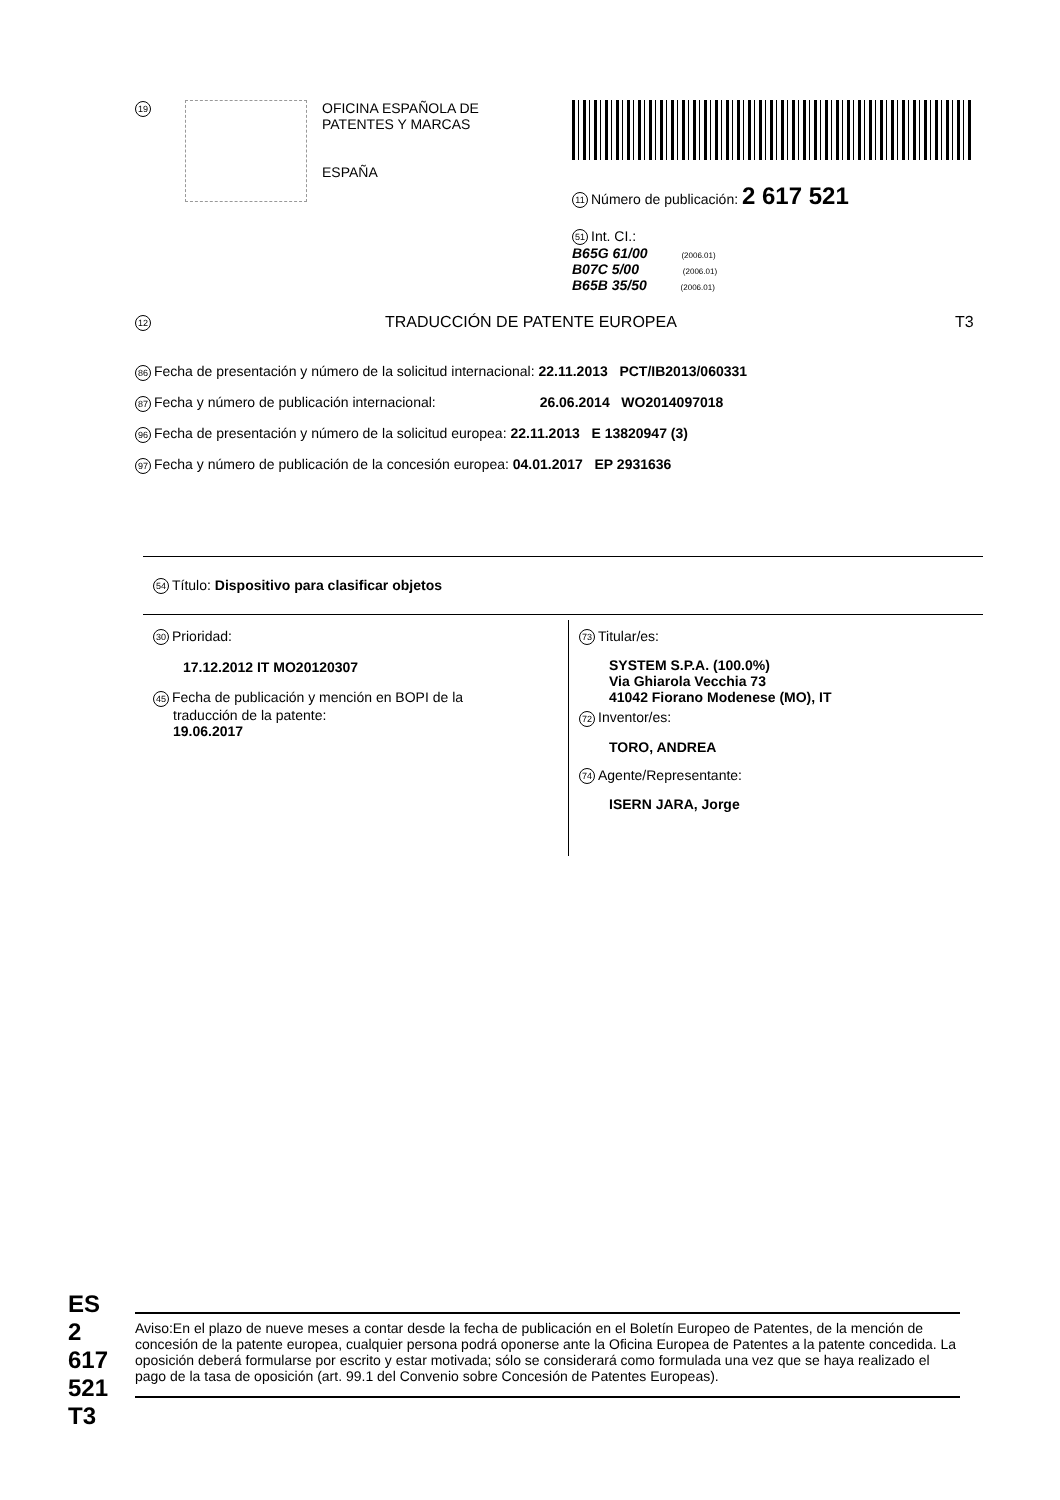19
OFICINA ESPAÑOLA DE
PATENTES Y MARCAS
ESPAÑA
11 Número de publicación: 2 617 521
51 Int. CI.:
B65G 61/00 (2006.01)
B07C 5/00 (2006.01)
B65B 35/50 (2006.01)
12
TRADUCCIÓN DE PATENTE EUROPEA T3
86 Fecha de presentación y número de la solicitud internacional: 22.11.2013 PCT/IB2013/060331
87 Fecha y número de publicación internacional: 26.06.2014 WO2014097018
96 Fecha de presentación y número de la solicitud europea: 22.11.2013 E 13820947 (3)
97 Fecha y número de publicación de la concesión europea: 04.01.2017 EP 2931636
54 Título: Dispositivo para clasificar objetos
30 Prioridad:
17.12.2012 IT MO20120307
45 Fecha de publicación y mención en BOPI de la
traducción de la patente:
19.06.2017
73 Titular/es:
SYSTEM S.P.A. (100.0%)
Via Ghiarola Vecchia 73
41042 Fiorano Modenese (MO), IT
72 Inventor/es:
TORO, ANDREA
74 Agente/Representante:
ISERN JARA, Jorge
ES 2 617 521 T3
Aviso:En el plazo de nueve meses a contar desde la fecha de publicación en el Boletín Europeo de Patentes, de la mención de concesión de la patente europea, cualquier persona podrá oponerse ante la Oficina Europea de Patentes a la patente concedida. La oposición deberá formularse por escrito y estar motivada; sólo se considerará como formulada una vez que se haya realizado el pago de la tasa de oposición (art. 99.1 del Convenio sobre Concesión de Patentes Europeas).